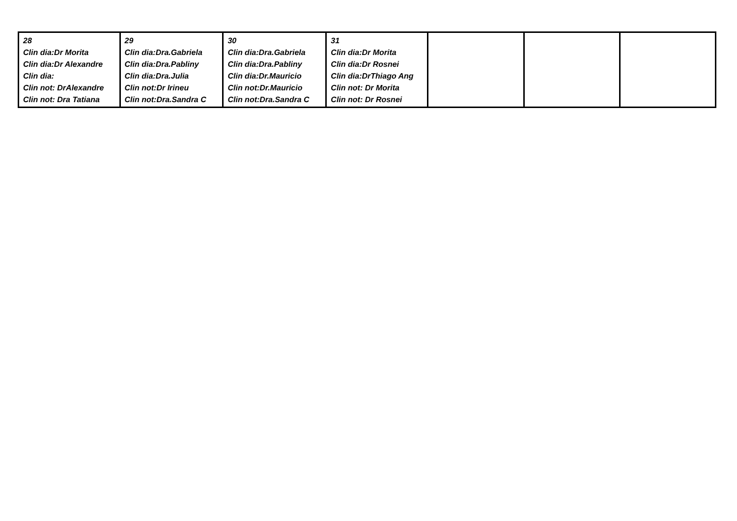| 28 Clin dia:Dr Morita Clin dia:Dr Alexandre Clin dia: Clin not: DrAlexandre Clin not: Dra Tatiana | 29 Clin dia:Dra.Gabriela Clin dia:Dra.Pabliny Clin dia:Dra.Julia Clin not:Dr Irineu Clin not:Dra.Sandra C | 30 Clin dia:Dra.Gabriela Clin dia:Dra.Pabliny Clin dia:Dr.Mauricio Clin not:Dr.Mauricio Clin not:Dra.Sandra C | 31 Clin dia:Dr Morita Clin dia:Dr Rosnei Clin dia:DrThiago Ang Clin not: Dr Morita Clin not: Dr Rosnei | | | |